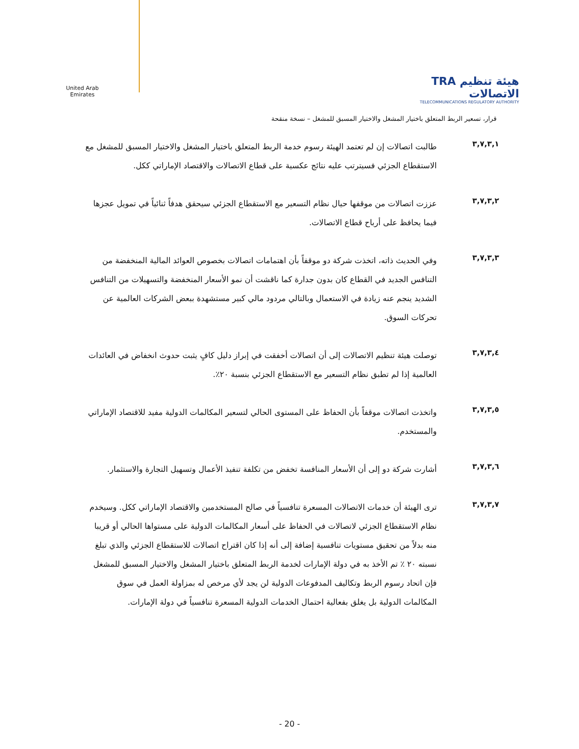United Arab Emirates
TRA هيئة تنظيم الاتصالات
TELECOMMUNICATIONS REGULATORY AUTHORITY
قرار، تسعير الربط المتعلق باختيار المشغل والاختيار المسبق للمشغل – نسخة منقحة
٣,٧,٣,١
طالبت اتصالات إن لم تعتمد الهيئة رسوم خدمة الربط المتعلق باختيار المشغل والاختيار المسبق للمشغل مع الاستقطاع الجزئي فسيترتب عليه نتائج عكسية على قطاع الاتصالات والاقتصاد الإماراتي ككل.
٣,٧,٣,٢
عززت اتصالات من موقفها حيال نظام التسعير مع الاستقطاع الجزئي سيحقق هدفاً ثنائياً في تمويل عجزها فيما يحافظ على أرباح قطاع الاتصالات.
٣,٧,٣,٣
وفي الحديث ذاته، اتخذت شركة دو موقفاً بأن اهتمامات اتصالات بخصوص العوائد المالية المنخفضة من التنافس الجديد في القطاع كان بدون جدارة كما ناقشت أن نمو الأسعار المنخفضة والتسهيلات من التنافس الشديد ينجم عنه زيادة في الاستعمال وبالتالي مردود مالي كبير مستشهدة ببعض الشركات العالمية عن تحركات السوق.
٣,٧,٣,٤
توصلت هيئة تنظيم الاتصالات إلى أن اتصالات أخفقت في إبراز دليل كافٍ يثبت حدوث انخفاض في العائدات العالمية إذا لم تطبق نظام التسعير مع الاستقطاع الجزئي بنسبة ٢٠٪.
٣,٧,٣,٥
واتخذت اتصالات موقفاً بأن الحفاظ على المستوى الحالي لتسعير المكالمات الدولية مفيد للاقتصاد الإماراتي والمستخدم.
٣,٧,٣,٦
أشارت شركة دو إلى أن الأسعار المنافسة تخفض من تكلفة تنفيذ الأعمال وتسهيل التجارة والاستثمار.
٣,٧,٣,٧
ترى الهيئة أن خدمات الاتصالات المسعرة تنافسياً في صالح المستخدمين والاقتصاد الإماراتي ككل. وسيخدم نظام الاستقطاع الجزئي لاتصالات في الحفاظ على أسعار المكالمات الدولية على مستواها الحالي أو قريبا منه بدلاً من تحقيق مستويات تنافسية إضافة إلى أنه إذا كان اقتراح اتصالات للاستقطاع الجزئي والذي تبلغ نسبته ٢٠ ٪ تم الأخذ به في دولة الإمارات لخدمة الربط المتعلق باختيار المشغل والاختيار المسبق للمشغل فإن اتحاد رسوم الربط وتكاليف المدفوعات الدولية لن يجد لأي مرخص له بمزاولة العمل في سوق المكالمات الدولية بل يغلق بفعالية احتمال الخدمات الدولية المسعرة تنافسياً في دولة الإمارات.
- 20 -